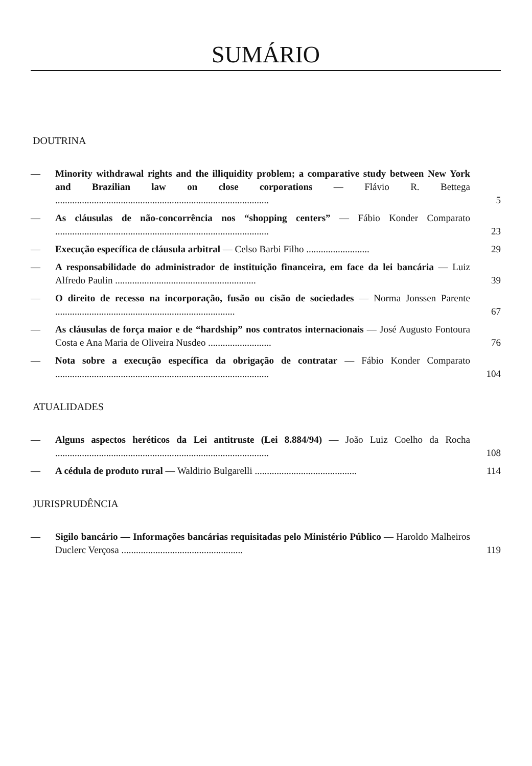SUMÁRIO
DOUTRINA
— Minority withdrawal rights and the illiquidity problem; a comparative study between New York and Brazilian law on close corporations — Flávio R. Bettega ........................................................................................ 5
— As cláusulas de não-concorrência nos “shopping centers” — Fábio Konder Comparato ........................................................................................ 23
— Execução específica de cláusula arbitral — Celso Barbi Filho .......................... 29
— A responsabilidade do administrador de instituição financeira, em face da lei bancária — Luiz Alfredo Paulin .......................................................... 39
— O direito de recesso na incorporação, fusão ou cisão de sociedades — Norma Jonssen Parente .......................................................................... 67
— As cláusulas de força maior e de “hardship” nos contratos internacionais — José Augusto Fontoura Costa e Ana Maria de Oliveira Nusdeo .......................... 76
— Nota sobre a execução específica da obrigação de contratar — Fábio Konder Comparato ........................................................................................ 104
ATUALIDADES
— Alguns aspectos heréticos da Lei antitruste (Lei 8.884/94) — João Luiz Coelho da Rocha ........................................................................................ 108
— A cédula de produto rural — Waldirio Bulgarelli .......................................... 114
JURISPRUDÊNCIA
— Sigilo bancário — Informações bancárias requisitadas pelo Ministério Público — Haroldo Malheiros Duclerc Verçosa .................................................. 119